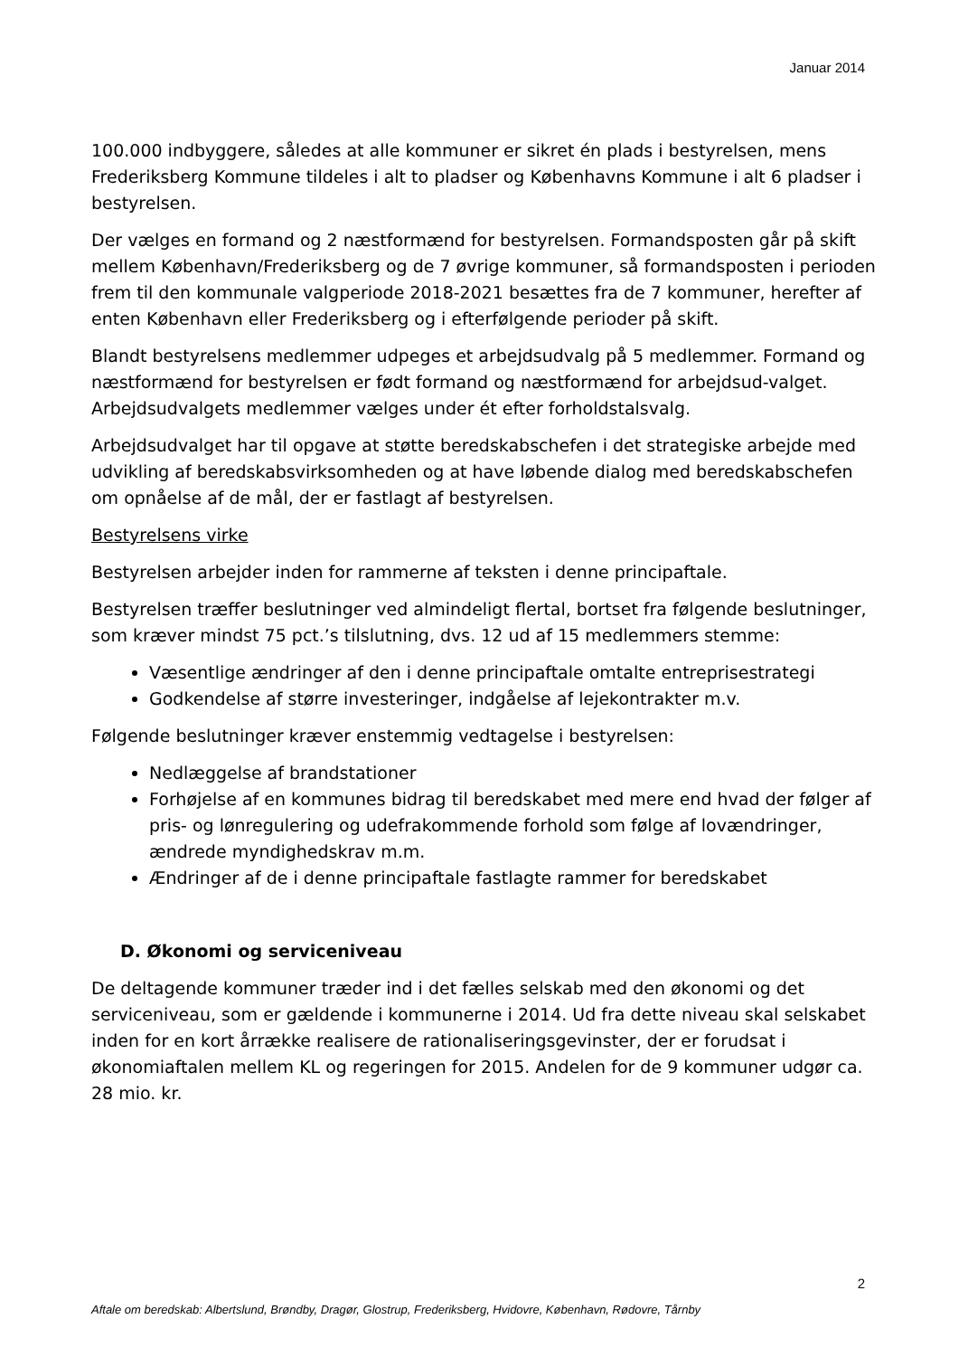Januar 2014
100.000 indbyggere, således at alle kommuner er sikret én plads i bestyrelsen, mens Frederiksberg Kommune tildeles i alt to pladser og Københavns Kommune i alt 6 pladser i bestyrelsen.
Der vælges en formand og 2 næstformænd for bestyrelsen. Formandsposten går på skift mellem København/Frederiksberg og de 7 øvrige kommuner, så formandsposten i perioden frem til den kommunale valgperiode 2018-2021 besættes fra de 7 kommuner, herefter af enten København eller Frederiksberg og i efterfølgende perioder på skift.
Blandt bestyrelsens medlemmer udpeges et arbejdsudvalg på 5 medlemmer. Formand og næstformænd for bestyrelsen er født formand og næstformænd for arbejdsud-valget. Arbejdsudvalgets medlemmer vælges under ét efter forholdstalsvalg.
Arbejdsudvalget har til opgave at støtte beredskabschefen i det strategiske arbejde med udvikling af beredskabsvirksomheden og at have løbende dialog med beredskabschefen om opnåelse af de mål, der er fastlagt af bestyrelsen.
Bestyrelsens virke
Bestyrelsen arbejder inden for rammerne af teksten i denne principaftale.
Bestyrelsen træffer beslutninger ved almindeligt flertal, bortset fra følgende beslutninger, som kræver mindst 75 pct.’s tilslutning, dvs. 12 ud af 15 medlemmers stemme:
Væsentlige ændringer af den i denne principaftale omtalte entreprisestrategi
Godkendelse af større investeringer, indgåelse af lejekontrakter m.v.
Følgende beslutninger kræver enstemmig vedtagelse i bestyrelsen:
Nedlæggelse af brandstationer
Forhøjelse af en kommunes bidrag til beredskabet med mere end hvad der følger af pris- og lønregulering og udefrakommende forhold som følge af lovændringer, ændrede myndighedskrav m.m.
Ændringer af de i denne principaftale fastlagte rammer for beredskabet
D. Økonomi og serviceniveau
De deltagende kommuner træder ind i det fælles selskab med den økonomi og det serviceniveau, som er gældende i kommunerne i 2014. Ud fra dette niveau skal selskabet inden for en kort årrække realisere de rationaliseringsgevinster, der er forudsat i økonomiaftalen mellem KL og regeringen for 2015. Andelen for de 9 kommuner udgør ca. 28 mio. kr.
2
Aftale om beredskab: Albertslund, Brøndby, Dragør, Glostrup, Frederiksberg, Hvidovre, København, Rødovre, Tårnby